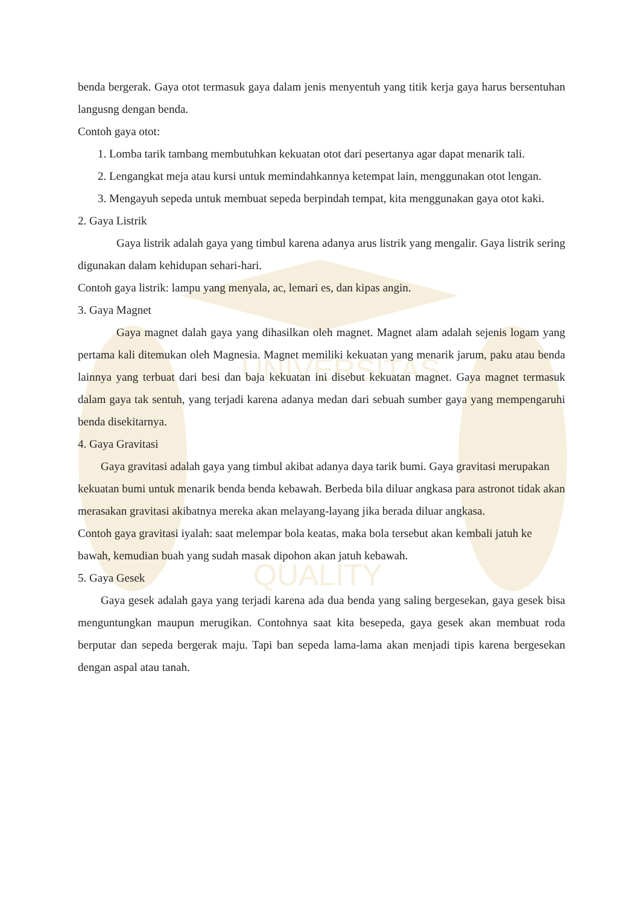UNIVERSITAS
QUALITY
benda bergerak. Gaya otot termasuk gaya dalam jenis menyentuh yang titik kerja gaya harus bersentuhan langusng dengan benda.
Contoh gaya otot:
1. Lomba tarik tambang membutuhkan kekuatan otot dari pesertanya agar dapat menarik tali.
2. Lengangkat meja atau kursi untuk memindahkannya ketempat lain, menggunakan otot lengan.
3. Mengayuh sepeda untuk membuat sepeda berpindah tempat, kita menggunakan gaya otot kaki.
2. Gaya Listrik
Gaya listrik adalah gaya yang timbul karena adanya arus listrik yang mengalir. Gaya listrik sering digunakan dalam kehidupan sehari-hari.
Contoh gaya listrik: lampu yang menyala, ac, lemari es, dan kipas angin.
3. Gaya Magnet
Gaya magnet dalah gaya yang dihasilkan oleh magnet. Magnet alam adalah sejenis logam yang pertama kali ditemukan oleh Magnesia. Magnet memiliki kekuatan yang menarik jarum, paku atau benda lainnya yang terbuat dari besi dan baja kekuatan ini disebut kekuatan magnet. Gaya magnet termasuk dalam gaya tak sentuh, yang terjadi karena adanya medan dari sebuah sumber gaya yang mempengaruhi benda disekitarnya.
4. Gaya Gravitasi
Gaya gravitasi adalah gaya yang timbul akibat adanya daya tarik bumi. Gaya gravitasi merupakan kekuatan bumi untuk menarik benda benda kebawah. Berbeda bila diluar angkasa para astronot tidak akan merasakan gravitasi akibatnya mereka akan melayang-layang jika berada diluar angkasa.
Contoh gaya gravitasi iyalah: saat melempar bola keatas, maka bola tersebut akan kembali jatuh ke bawah, kemudian buah yang sudah masak dipohon akan jatuh kebawah.
5. Gaya Gesek
Gaya gesek adalah gaya yang terjadi karena ada dua benda yang saling bergesekan, gaya gesek bisa menguntungkan maupun merugikan. Contohnya saat kita besepeda, gaya gesek akan membuat roda berputar dan sepeda bergerak maju. Tapi ban sepeda lama-lama akan menjadi tipis karena bergesekan dengan aspal atau tanah.